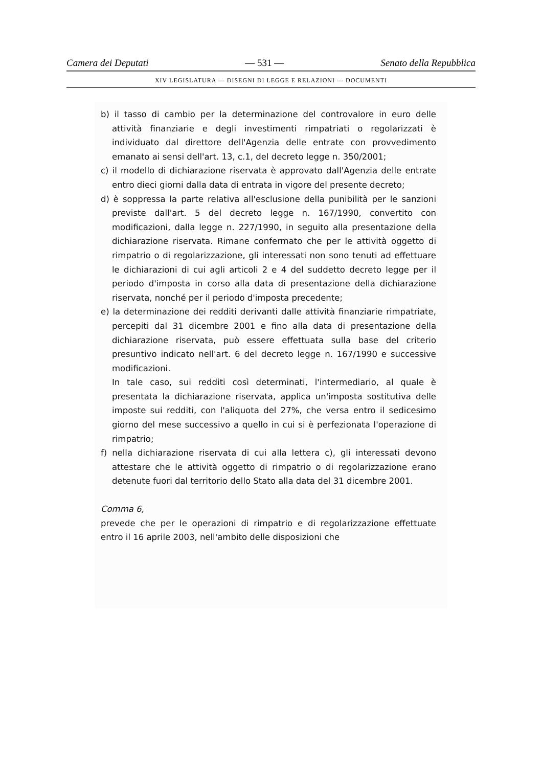Camera dei Deputati — 531 — Senato della Repubblica
XIV LEGISLATURA — DISEGNI DI LEGGE E RELAZIONI — DOCUMENTI
b) il tasso di cambio per la determinazione del controvalore in euro delle attività finanziarie e degli investimenti rimpatriati o regolarizzati è individuato dal direttore dell'Agenzia delle entrate con provvedimento emanato ai sensi dell'art. 13, c.1, del decreto legge n. 350/2001;
c) il modello di dichiarazione riservata è approvato dall'Agenzia delle entrate entro dieci giorni dalla data di entrata in vigore del presente decreto;
d) è soppressa la parte relativa all'esclusione della punibilità per le sanzioni previste dall'art. 5 del decreto legge n. 167/1990, convertito con modificazioni, dalla legge n. 227/1990, in seguito alla presentazione della dichiarazione riservata. Rimane confermato che per le attività oggetto di rimpatrio o di regolarizzazione, gli interessati non sono tenuti ad effettuare le dichiarazioni di cui agli articoli 2 e 4 del suddetto decreto legge per il periodo d'imposta in corso alla data di presentazione della dichiarazione riservata, nonché per il periodo d'imposta precedente;
e) la determinazione dei redditi derivanti dalle attività finanziarie rimpatriate, percepiti dal 31 dicembre 2001 e fino alla data di presentazione della dichiarazione riservata, può essere effettuata sulla base del criterio presuntivo indicato nell'art. 6 del decreto legge n. 167/1990 e successive modificazioni.
In tale caso, sui redditi così determinati, l'intermediario, al quale è presentata la dichiarazione riservata, applica un'imposta sostitutiva delle imposte sui redditi, con l'aliquota del 27%, che versa entro il sedicesimo giorno del mese successivo a quello in cui si è perfezionata l'operazione di rimpatrio;
f) nella dichiarazione riservata di cui alla lettera c), gli interessati devono attestare che le attività oggetto di rimpatrio o di regolarizzazione erano detenute fuori dal territorio dello Stato alla data del 31 dicembre 2001.
Comma 6,
prevede che per le operazioni di rimpatrio e di regolarizzazione effettuate entro il 16 aprile 2003, nell'ambito delle disposizioni che